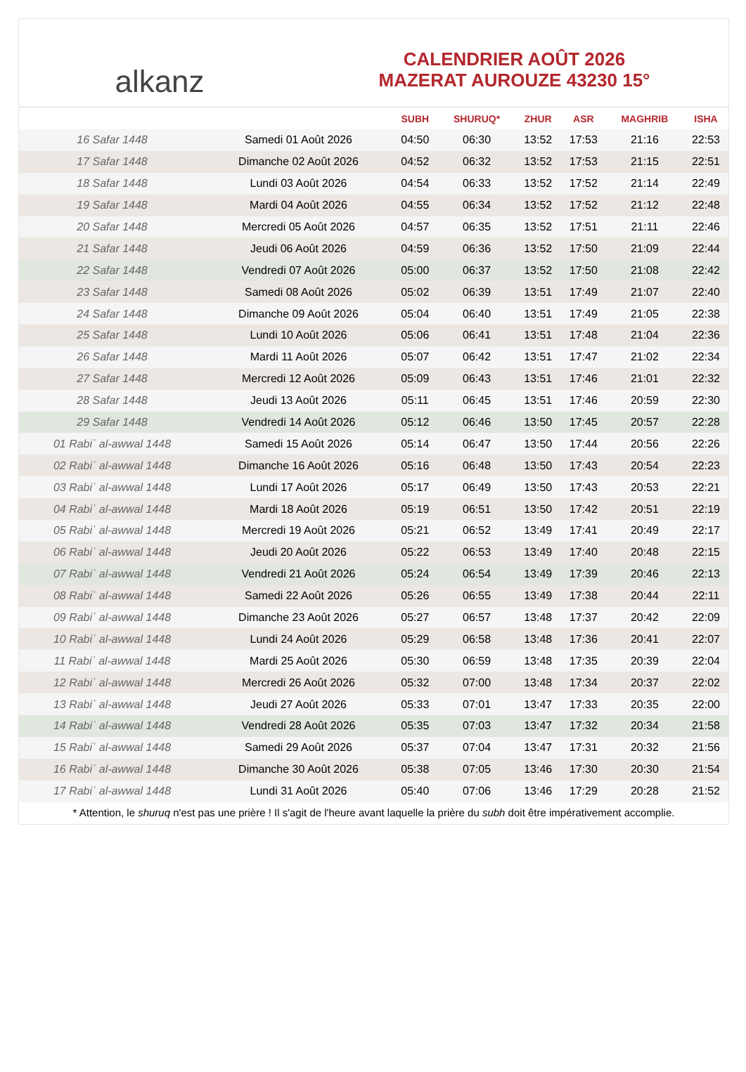alkanz
CALENDRIER AOÛT 2026
MAZERAT AUROUZE 43230 15°
| | | SUBH | SHURUQ* | ZHUR | ASR | MAGHRIB | ISHA |
| --- | --- | --- | --- | --- | --- | --- | --- |
| 16 Safar 1448 | Samedi 01 Août 2026 | 04:50 | 06:30 | 13:52 | 17:53 | 21:16 | 22:53 |
| 17 Safar 1448 | Dimanche 02 Août 2026 | 04:52 | 06:32 | 13:52 | 17:53 | 21:15 | 22:51 |
| 18 Safar 1448 | Lundi 03 Août 2026 | 04:54 | 06:33 | 13:52 | 17:52 | 21:14 | 22:49 |
| 19 Safar 1448 | Mardi 04 Août 2026 | 04:55 | 06:34 | 13:52 | 17:52 | 21:12 | 22:48 |
| 20 Safar 1448 | Mercredi 05 Août 2026 | 04:57 | 06:35 | 13:52 | 17:51 | 21:11 | 22:46 |
| 21 Safar 1448 | Jeudi 06 Août 2026 | 04:59 | 06:36 | 13:52 | 17:50 | 21:09 | 22:44 |
| 22 Safar 1448 | Vendredi 07 Août 2026 | 05:00 | 06:37 | 13:52 | 17:50 | 21:08 | 22:42 |
| 23 Safar 1448 | Samedi 08 Août 2026 | 05:02 | 06:39 | 13:51 | 17:49 | 21:07 | 22:40 |
| 24 Safar 1448 | Dimanche 09 Août 2026 | 05:04 | 06:40 | 13:51 | 17:49 | 21:05 | 22:38 |
| 25 Safar 1448 | Lundi 10 Août 2026 | 05:06 | 06:41 | 13:51 | 17:48 | 21:04 | 22:36 |
| 26 Safar 1448 | Mardi 11 Août 2026 | 05:07 | 06:42 | 13:51 | 17:47 | 21:02 | 22:34 |
| 27 Safar 1448 | Mercredi 12 Août 2026 | 05:09 | 06:43 | 13:51 | 17:46 | 21:01 | 22:32 |
| 28 Safar 1448 | Jeudi 13 Août 2026 | 05:11 | 06:45 | 13:51 | 17:46 | 20:59 | 22:30 |
| 29 Safar 1448 | Vendredi 14 Août 2026 | 05:12 | 06:46 | 13:50 | 17:45 | 20:57 | 22:28 |
| 01 Rabiʿ al-awwal 1448 | Samedi 15 Août 2026 | 05:14 | 06:47 | 13:50 | 17:44 | 20:56 | 22:26 |
| 02 Rabiʿ al-awwal 1448 | Dimanche 16 Août 2026 | 05:16 | 06:48 | 13:50 | 17:43 | 20:54 | 22:23 |
| 03 Rabiʿ al-awwal 1448 | Lundi 17 Août 2026 | 05:17 | 06:49 | 13:50 | 17:43 | 20:53 | 22:21 |
| 04 Rabiʿ al-awwal 1448 | Mardi 18 Août 2026 | 05:19 | 06:51 | 13:50 | 17:42 | 20:51 | 22:19 |
| 05 Rabiʿ al-awwal 1448 | Mercredi 19 Août 2026 | 05:21 | 06:52 | 13:49 | 17:41 | 20:49 | 22:17 |
| 06 Rabiʿ al-awwal 1448 | Jeudi 20 Août 2026 | 05:22 | 06:53 | 13:49 | 17:40 | 20:48 | 22:15 |
| 07 Rabiʿ al-awwal 1448 | Vendredi 21 Août 2026 | 05:24 | 06:54 | 13:49 | 17:39 | 20:46 | 22:13 |
| 08 Rabiʿ al-awwal 1448 | Samedi 22 Août 2026 | 05:26 | 06:55 | 13:49 | 17:38 | 20:44 | 22:11 |
| 09 Rabiʿ al-awwal 1448 | Dimanche 23 Août 2026 | 05:27 | 06:57 | 13:48 | 17:37 | 20:42 | 22:09 |
| 10 Rabiʿ al-awwal 1448 | Lundi 24 Août 2026 | 05:29 | 06:58 | 13:48 | 17:36 | 20:41 | 22:07 |
| 11 Rabiʿ al-awwal 1448 | Mardi 25 Août 2026 | 05:30 | 06:59 | 13:48 | 17:35 | 20:39 | 22:04 |
| 12 Rabiʿ al-awwal 1448 | Mercredi 26 Août 2026 | 05:32 | 07:00 | 13:48 | 17:34 | 20:37 | 22:02 |
| 13 Rabiʿ al-awwal 1448 | Jeudi 27 Août 2026 | 05:33 | 07:01 | 13:47 | 17:33 | 20:35 | 22:00 |
| 14 Rabiʿ al-awwal 1448 | Vendredi 28 Août 2026 | 05:35 | 07:03 | 13:47 | 17:32 | 20:34 | 21:58 |
| 15 Rabiʿ al-awwal 1448 | Samedi 29 Août 2026 | 05:37 | 07:04 | 13:47 | 17:31 | 20:32 | 21:56 |
| 16 Rabiʿ al-awwal 1448 | Dimanche 30 Août 2026 | 05:38 | 07:05 | 13:46 | 17:30 | 20:30 | 21:54 |
| 17 Rabiʿ al-awwal 1448 | Lundi 31 Août 2026 | 05:40 | 07:06 | 13:46 | 17:29 | 20:28 | 21:52 |
* Attention, le shuruq n'est pas une prière ! Il s'agit de l'heure avant laquelle la prière du subh doit être impérativement accomplie.